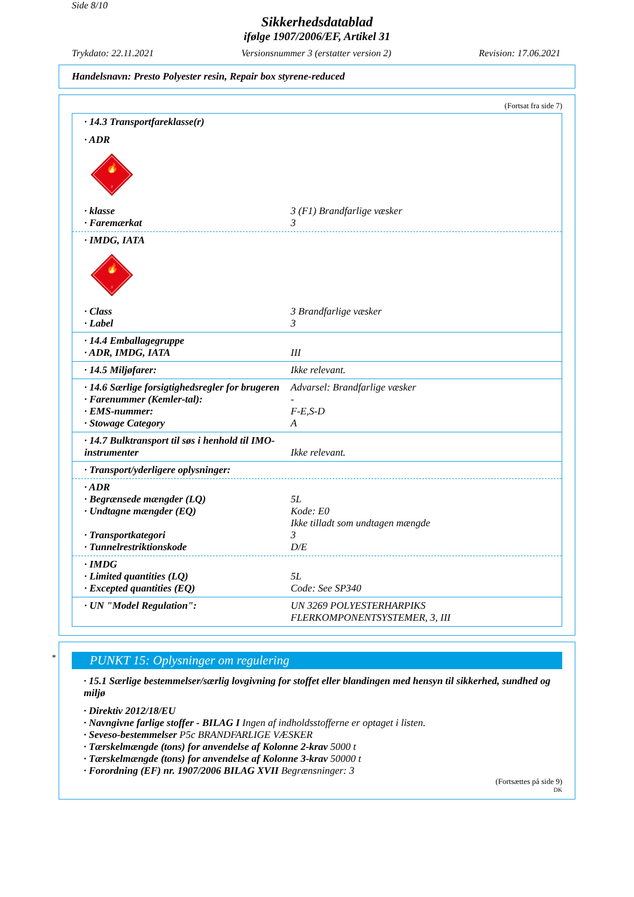Side 8/10
Sikkerhedsdatablad
ifølge 1907/2006/EF, Artikel 31
Trykdato: 22.11.2021 Versionsnummer 3 (erstatter version 2) Revision: 17.06.2021
Handelsnavn: Presto Polyester resin, Repair box styrene-reduced
(Fortsat fra side 7)
| · 14.3 Transportfareklasse(r) | |
| · ADR | |
| 🔥 3 | |
| · klasse | 3 (F1) Brandfarlige væsker |
| · Faremærkat | 3 |
| · IMDG, IATA | |
| 🔥 3 | |
| · Class | 3 Brandfarlige væsker |
| · Label | 3 |
| · 14.4 Emballagegruppe | |
| · ADR, IMDG, IATA | III |
| · 14.5 Miljøfarer: | Ikke relevant. |
| · 14.6 Særlige forsigtighedsregler for brugeren | Advarsel: Brandfarlige væsker |
| · Farenummer (Kemler-tal): | - |
| · EMS-nummer: | F-E,S-D |
| · Stowage Category | A |
| · 14.7 Bulktransport til søs i henhold til IMO-instrumenter | Ikke relevant. |
| · Transport/yderligere oplysninger: |
| · ADR | |
| · Begrænsede mængder (LQ) | 5L |
| · Undtagne mængder (EQ) | Kode: E0 Ikke tilladt som undtagen mængde |
| · Transportkategori | 3 |
| · Tunnelrestriktionskode | D/E |
| · IMDG | |
| · Limited quantities (LQ) | 5L |
| · Excepted quantities (EQ) | Code: See SP340 |
| · UN "Model Regulation": | UN 3269 POLYESTERHARPIKS FLERKOMPONENTSYSTEMER, 3, III |
* PUNKT 15: Oplysninger om regulering
· 15.1 Særlige bestemmelser/særlig lovgivning for stoffet eller blandingen med hensyn til sikkerhed, sundhed og miljø
· Direktiv 2012/18/EU
· Navngivne farlige stoffer - BILAG I Ingen af indholdsstofferne er optaget i listen.
· Seveso-bestemmelser P5c BRANDFARLIGE VÆSKER
· Tærskelmængde (tons) for anvendelse af Kolonne 2-krav 5000 t
· Tærskelmængde (tons) for anvendelse af Kolonne 3-krav 50000 t
· Forordning (EF) nr. 1907/2006 BILAG XVII Begrænsninger: 3
(Fortsættes på side 9)
DK